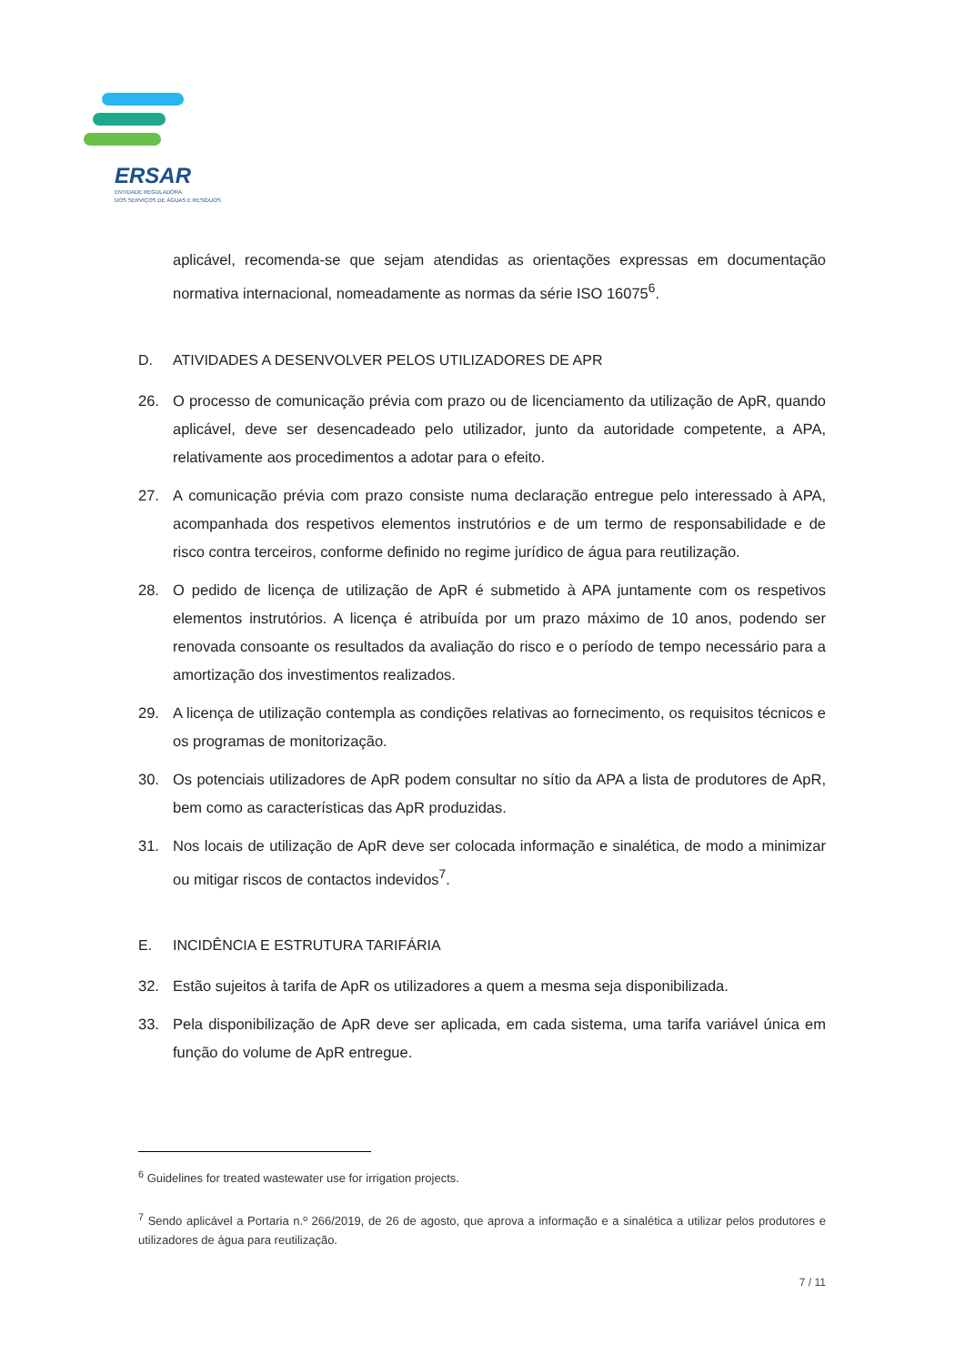ERSAR
ENTIDADE REGULADORA
DOS SERVIÇOS DE ÁGUAS E RESÍDUOS
aplicável, recomenda-se que sejam atendidas as orientações expressas em documentação normativa internacional, nomeadamente as normas da série ISO 16075<sup>6</sup>.
D. ATIVIDADES A DESENVOLVER PELOS UTILIZADORES DE APR
26. O processo de comunicação prévia com prazo ou de licenciamento da utilização de ApR, quando aplicável, deve ser desencadeado pelo utilizador, junto da autoridade competente, a APA, relativamente aos procedimentos a adotar para o efeito.
27. A comunicação prévia com prazo consiste numa declaração entregue pelo interessado à APA, acompanhada dos respetivos elementos instrutórios e de um termo de responsabilidade e de risco contra terceiros, conforme definido no regime jurídico de água para reutilização.
28. O pedido de licença de utilização de ApR é submetido à APA juntamente com os respetivos elementos instrutórios. A licença é atribuída por um prazo máximo de 10 anos, podendo ser renovada consoante os resultados da avaliação do risco e o período de tempo necessário para a amortização dos investimentos realizados.
29. A licença de utilização contempla as condições relativas ao fornecimento, os requisitos técnicos e os programas de monitorização.
30. Os potenciais utilizadores de ApR podem consultar no sítio da APA a lista de produtores de ApR, bem como as características das ApR produzidas.
31. Nos locais de utilização de ApR deve ser colocada informação e sinalética, de modo a minimizar ou mitigar riscos de contactos indevidos<sup>7</sup>.
E. INCIDÊNCIA E ESTRUTURA TARIFÁRIA
32. Estão sujeitos à tarifa de ApR os utilizadores a quem a mesma seja disponibilizada.
33. Pela disponibilização de ApR deve ser aplicada, em cada sistema, uma tarifa variável única em função do volume de ApR entregue.
<sup>6</sup> Guidelines for treated wastewater use for irrigation projects.
<sup>7</sup> Sendo aplicável a Portaria n.º 266/2019, de 26 de agosto, que aprova a informação e a sinalética a utilizar pelos produtores e utilizadores de água para reutilização.
7 / 11